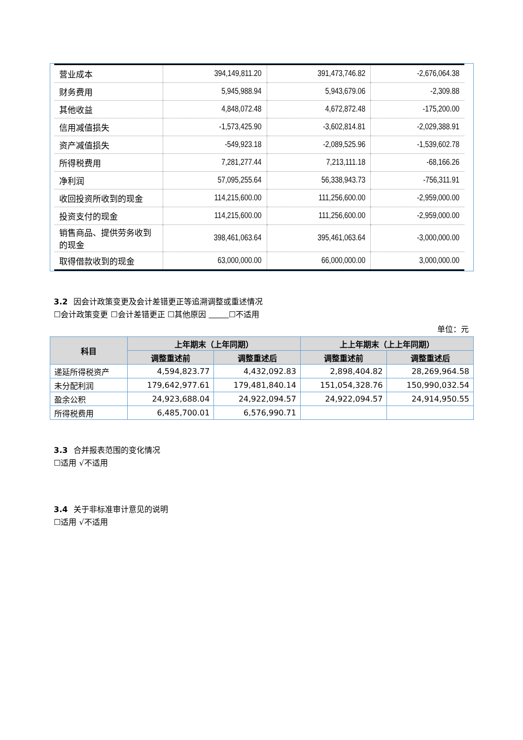| 营业成本 | 394,149,811.20 | 391,473,746.82 | -2,676,064.38 |
| 财务费用 | 5,945,988.94 | 5,943,679.06 | -2,309.88 |
| 其他收益 | 4,848,072.48 | 4,672,872.48 | -175,200.00 |
| 信用减值损失 | -1,573,425.90 | -3,602,814.81 | -2,029,388.91 |
| 资产减值损失 | -549,923.18 | -2,089,525.96 | -1,539,602.78 |
| 所得税费用 | 7,281,277.44 | 7,213,111.18 | -68,166.26 |
| 净利润 | 57,095,255.64 | 56,338,943.73 | -756,311.91 |
| 收回投资所收到的现金 | 114,215,600.00 | 111,256,600.00 | -2,959,000.00 |
| 投资支付的现金 | 114,215,600.00 | 111,256,600.00 | -2,959,000.00 |
| 销售商品、提供劳务收到的现金 | 398,461,063.64 | 395,461,063.64 | -3,000,000.00 |
| 取得借款收到的现金 | 63,000,000.00 | 66,000,000.00 | 3,000,000.00 |
3.2 因会计政策变更及会计差错更正等追溯调整或重述情况
☐会计政策变更 ☐会计差错更正 ☐其他原因 ☐不适用
单位：元
| 科目 | 上年期末（上年同期） | | 上上年期末（上上年同期） | |
| --- | --- | --- | --- | --- |
| | 调整重述前 | 调整重述后 | 调整重述前 | 调整重述后 |
| 递延所得税资产 | 4,594,823.77 | 4,432,092.83 | 2,898,404.82 | 28,269,964.58 |
| 未分配利润 | 179,642,977.61 | 179,481,840.14 | 151,054,328.76 | 150,990,032.54 |
| 盈余公积 | 24,923,688.04 | 24,922,094.57 | 24,922,094.57 | 24,914,950.55 |
| 所得税费用 | 6,485,700.01 | 6,576,990.71 | | |
3.3 合并报表范围的变化情况
☐适用 √不适用
3.4 关于非标准审计意见的说明
☐适用 √不适用